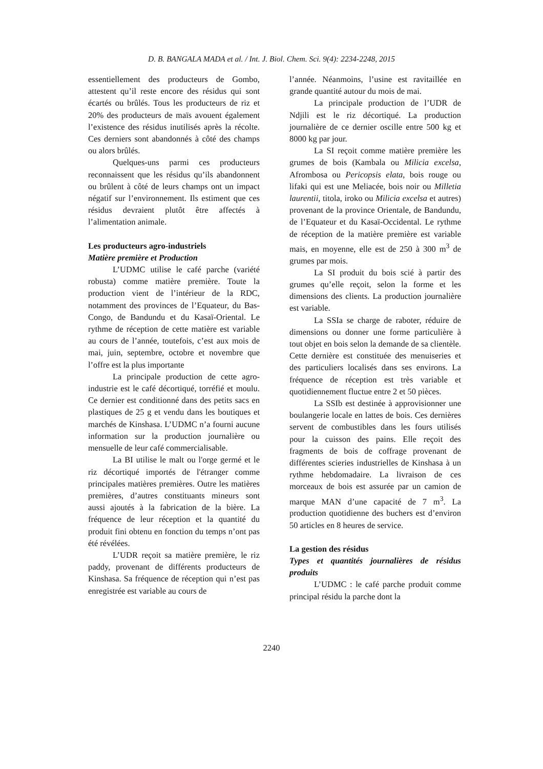D. B. BANGALA MADA et al. / Int. J. Biol. Chem. Sci. 9(4): 2234-2248, 2015
essentiellement des producteurs de Gombo, attestent qu’il reste encore des résidus qui sont écartés ou brûlés. Tous les producteurs de riz et 20% des producteurs de maïs avouent également l’existence des résidus inutilisés après la récolte. Ces derniers sont abandonnés à côté des champs ou alors brûlés.
Quelques-uns parmi ces producteurs reconnaissent que les résidus qu’ils abandonnent ou brûlent à côté de leurs champs ont un impact négatif sur l’environnement. Ils estiment que ces résidus devraient plutôt être affectés à l’alimentation animale.
Les producteurs agro-industriels
Matière première et Production
L’UDMC utilise le café parche (variété robusta) comme matière première. Toute la production vient de l’intérieur de la RDC, notamment des provinces de l’Equateur, du Bas-Congo, de Bandundu et du Kasaï-Oriental. Le rythme de réception de cette matière est variable au cours de l’année, toutefois, c’est aux mois de mai, juin, septembre, octobre et novembre que l’offre est la plus importante
La principale production de cette agro-industrie est le café décortiqué, torréfié et moulu. Ce dernier est conditionné dans des petits sacs en plastiques de 25 g et vendu dans les boutiques et marchés de Kinshasa. L’UDMC n’a fourni aucune information sur la production journalière ou mensuelle de leur café commercialisable.
La BI utilise le malt ou l'orge germé et le riz décortiqué importés de l'étranger comme principales matières premières. Outre les matières premières, d’autres constituants mineurs sont aussi ajoutés à la fabrication de la bière. La fréquence de leur réception et la quantité du produit fini obtenu en fonction du temps n’ont pas été révélées.
L’UDR reçoit sa matière première, le riz paddy, provenant de différents producteurs de Kinshasa. Sa fréquence de réception qui n’est pas enregistrée est variable au cours de
l’année. Néanmoins, l’usine est ravitaillée en grande quantité autour du mois de mai.
La principale production de l’UDR de Ndjili est le riz décortiqué. La production journalière de ce dernier oscille entre 500 kg et 8000 kg par jour.
La SI reçoit comme matière première les grumes de bois (Kambala ou Milicia excelsa, Afrombosa ou Pericopsis elata, bois rouge ou lifaki qui est une Meliacée, bois noir ou Milletia laurentii, titola, iroko ou Milicia excelsa et autres) provenant de la province Orientale, de Bandundu, de l’Equateur et du Kasaï-Occidental. Le rythme de réception de la matière première est variable mais, en moyenne, elle est de 250 à 300 m<sup>3</sup> de grumes par mois.
La SI produit du bois scié à partir des grumes qu’elle reçoit, selon la forme et les dimensions des clients. La production journalière est variable.
La SSIa se charge de raboter, réduire de dimensions ou donner une forme particulière à tout objet en bois selon la demande de sa clientèle. Cette dernière est constituée des menuiseries et des particuliers localisés dans ses environs. La fréquence de réception est très variable et quotidiennement fluctue entre 2 et 50 pièces.
La SSIb est destinée à approvisionner une boulangerie locale en lattes de bois. Ces dernières servent de combustibles dans les fours utilisés pour la cuisson des pains. Elle reçoit des fragments de bois de coffrage provenant de différentes scieries industrielles de Kinshasa à un rythme hebdomadaire. La livraison de ces morceaux de bois est assurée par un camion de marque MAN d’une capacité de 7 m<sup>3</sup>. La production quotidienne des buchers est d’environ 50 articles en 8 heures de service.
La gestion des résidus
Types et quantités journalières de résidus produits
L’UDMC : le café parche produit comme principal résidu la parche dont la
2240